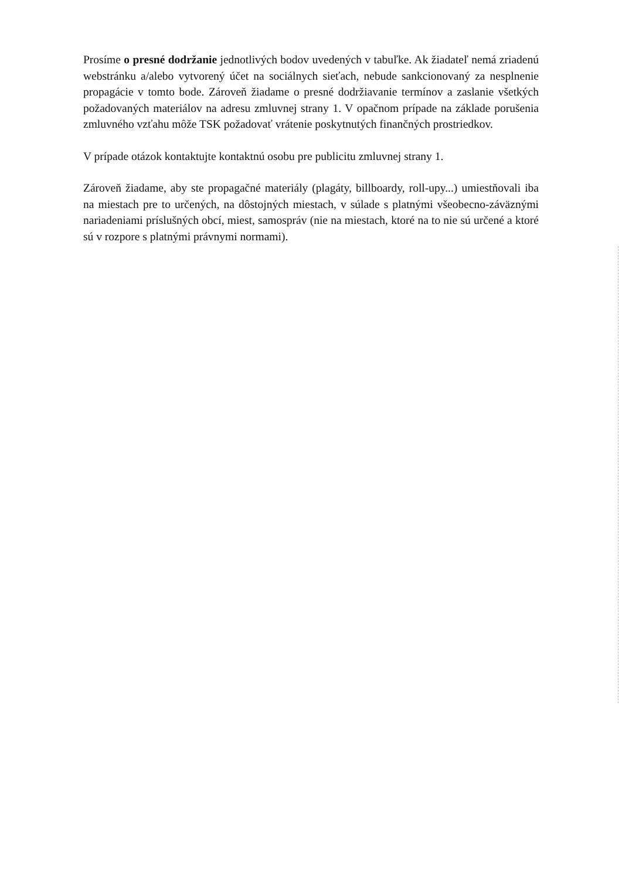Prosíme o presné dodržanie jednotlivých bodov uvedených v tabuľke. Ak žiadateľ nemá zriadenú webstránku a/alebo vytvorený účet na sociálnych sieťach, nebude sankcionovaný za nesplnenie propagácie v tomto bode. Zároveň žiadame o presné dodržiavanie termínov a zaslanie všetkých požadovaných materiálov na adresu zmluvnej strany 1. V opačnom prípade na základe porušenia zmluvného vzťahu môže TSK požadovať vrátenie poskytnutých finančných prostriedkov.
V prípade otázok kontaktujte kontaktnú osobu pre publicitu zmluvnej strany 1.
Zároveň žiadame, aby ste propagačné materiály (plagáty, billboardy, roll-upy...) umiestňovali iba na miestach pre to určených, na dôstojných miestach, v súlade s platnými všeobecno-záväznými nariadeniami príslušných obcí, miest, samospráv (nie na miestach, ktoré na to nie sú určené a ktoré sú v rozpore s platnými právnymi normami).